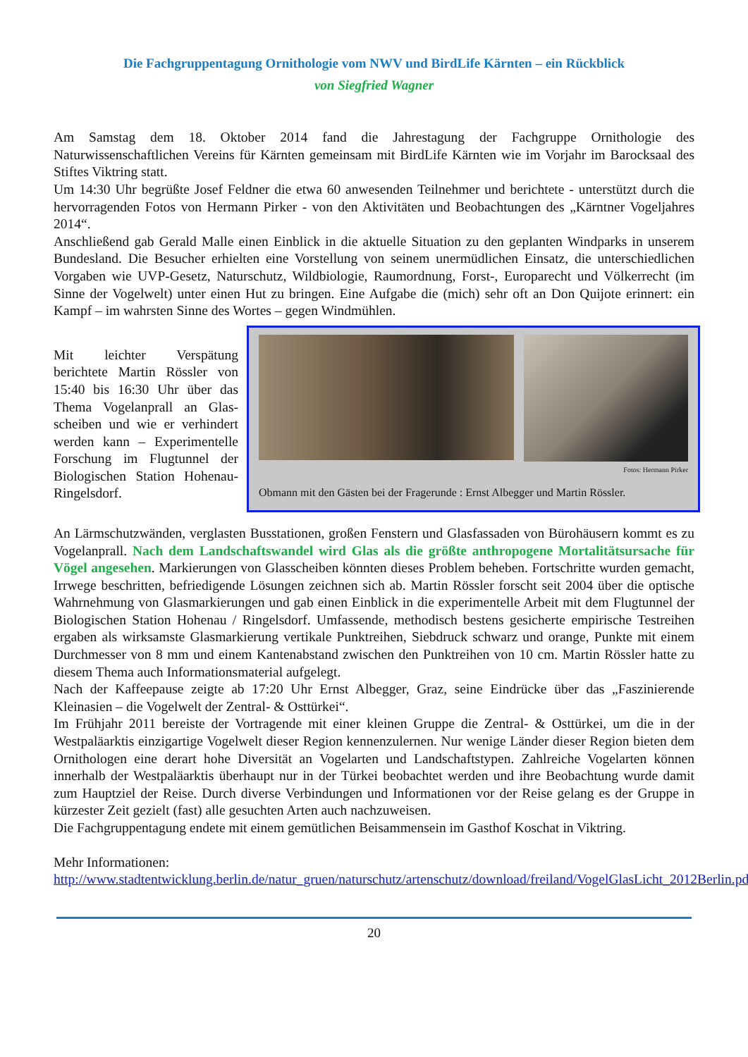Die Fachgruppentagung Ornithologie vom NWV und BirdLife Kärnten – ein Rückblick
von Siegfried Wagner
Am Samstag dem 18. Oktober 2014 fand die Jahrestagung der Fachgruppe Ornithologie des Naturwissenschaftlichen Vereins für Kärnten gemeinsam mit BirdLife Kärnten wie im Vorjahr im Barocksaal des Stiftes Viktring statt.
Um 14:30 Uhr begrüßte Josef Feldner die etwa 60 anwesenden Teilnehmer und berichtete - unterstützt durch die hervorragenden Fotos von Hermann Pirker - von den Aktivitäten und Beobachtungen des „Kärntner Vogeljahres 2014“.
Anschließend gab Gerald Malle einen Einblick in die aktuelle Situation zu den geplanten Windparks in unserem Bundesland. Die Besucher erhielten eine Vorstellung von seinem unermüdlichen Einsatz, die unterschiedlichen Vorgaben wie UVP-Gesetz, Naturschutz, Wildbiologie, Raumordnung, Forst-, Europarecht und Völkerrecht (im Sinne der Vogelwelt) unter einen Hut zu bringen. Eine Aufgabe die (mich) sehr oft an Don Quijote erinnert: ein Kampf – im wahrsten Sinne des Wortes – gegen Windmühlen.
Mit leichter Verspätung berichtete Martin Rössler von 15:40 bis 16:30 Uhr über das Thema Vogelanprall an Glas-scheiben und wie er verhindert werden kann – Experimentelle Forschung im Flugtunnel der Biologischen Station Hohenau-Ringelsdorf.
Fotos: Hermann Pirker
Obmann mit den Gästen bei der Fragerunde : Ernst Albegger und Martin Rössler.
An Lärmschutzwänden, verglasten Busstationen, großen Fenstern und Glasfassaden von Bürohäusern kommt es zu Vogelanprall. Nach dem Landschaftswandel wird Glas als die größte anthropogene Mortalitätsursache für Vögel angesehen. Markierungen von Glasscheiben könnten dieses Problem beheben. Fortschritte wurden gemacht, Irrwege beschritten, befriedigende Lösungen zeichnen sich ab. Martin Rössler forscht seit 2004 über die optische Wahrnehmung von Glasmarkierungen und gab einen Einblick in die experimentelle Arbeit mit dem Flugtunnel der Biologischen Station Hohenau / Ringelsdorf. Umfassende, methodisch bestens gesicherte empirische Testreihen ergaben als wirksamste Glasmarkierung vertikale Punktreihen, Siebdruck schwarz und orange, Punkte mit einem Durchmesser von 8 mm und einem Kantenabstand zwischen den Punktreihen von 10 cm. Martin Rössler hatte zu diesem Thema auch Informationsmaterial aufgelegt.
Nach der Kaffeepause zeigte ab 17:20 Uhr Ernst Albegger, Graz, seine Eindrücke über das „Faszinierende Kleinasien – die Vogelwelt der Zentral- & Osttürkei“.
Im Frühjahr 2011 bereiste der Vortragende mit einer kleinen Gruppe die Zentral- & Osttürkei, um die in der Westpaläarktis einzigartige Vogelwelt dieser Region kennenzulernen. Nur wenige Länder dieser Region bieten dem Ornithologen eine derart hohe Diversität an Vogelarten und Landschaftstypen. Zahlreiche Vogelarten können innerhalb der Westpaläarktis überhaupt nur in der Türkei beobachtet werden und ihre Beobachtung wurde damit zum Hauptziel der Reise. Durch diverse Verbindungen und Informationen vor der Reise gelang es der Gruppe in kürzester Zeit gezielt (fast) alle gesuchten Arten auch nachzuweisen.
Die Fachgruppentagung endete mit einem gemütlichen Beisammensein im Gasthof Koschat in Viktring.
Mehr Informationen:
http://www.stadtentwicklung.berlin.de/natur_gruen/naturschutz/artenschutz/download/freiland/VogelGlasLicht_2012Berlin.pdf
20